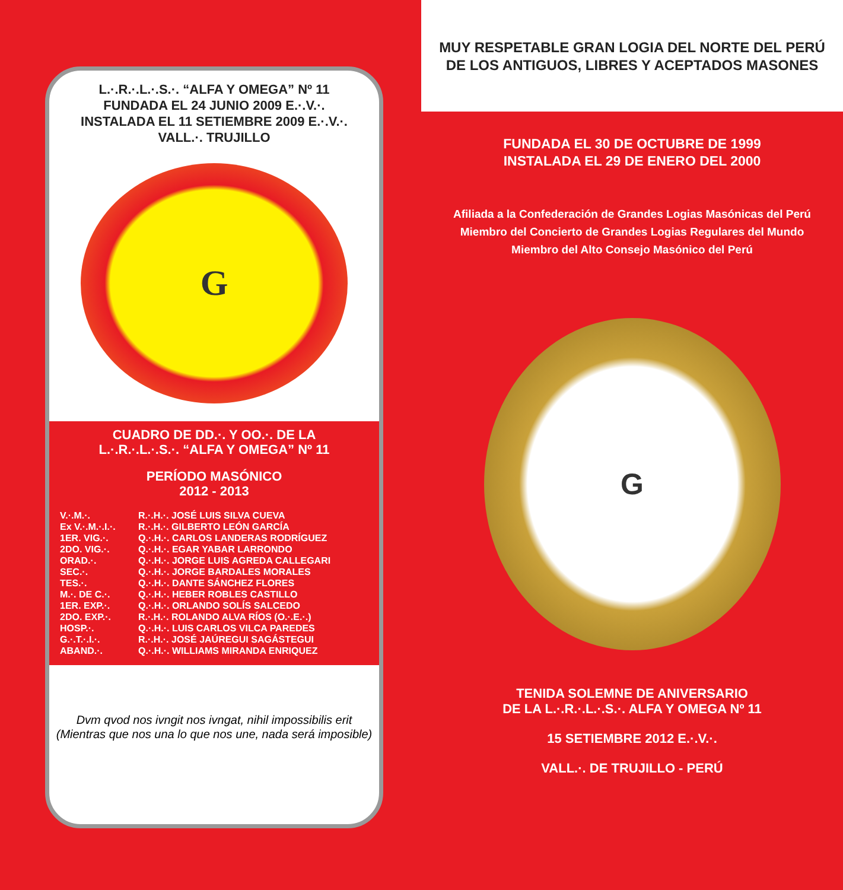L.·.R.·.L.·.S.·. “ALFA Y OMEGA” Nº 11
FUNDADA EL 24 JUNIO 2009 E.·.V.·.
INSTALADA EL 11 SETIEMBRE 2009 E.·.V.·.
VALL.·. TRUJILLO
G
CUADRO DE DD.·. Y OO.·. DE LA
L.·.R.·.L.·.S.·. “ALFA Y OMEGA” Nº 11
PERÍODO MASÓNICO
2012 - 2013
| V.·.M.·. | R.·.H.·. JOSÉ LUIS SILVA CUEVA |
| Ex V.·.M.·.I.·. | R.·.H.·. GILBERTO LEÓN GARCÍA |
| 1ER. VIG.·. | Q.·.H.·. CARLOS LANDERAS RODRÍGUEZ |
| 2DO. VIG.·. | Q.·.H.·. EGAR YABAR LARRONDO |
| ORAD.·. | Q.·.H.·. JORGE LUIS AGREDA CALLEGARI |
| SEC.·. | Q.·.H.·. JORGE BARDALES MORALES |
| TES.·. | Q.·.H.·. DANTE SÁNCHEZ FLORES |
| M.·. DE C.·. | Q.·.H.·. HEBER ROBLES CASTILLO |
| 1ER. EXP.·. | Q.·.H.·. ORLANDO SOLÍS SALCEDO |
| 2DO. EXP.·. | R.·.H.·. ROLANDO ALVA RÍOS (O.·.E.·.) |
| HOSP.·. | Q.·.H.·. LUIS CARLOS VILCA PAREDES |
| G.·.T.·.I.·. | R.·.H.·. JOSÉ JAÚREGUI SAGÁSTEGUI |
| ABAND.·. | Q.·.H.·. WILLIAMS MIRANDA ENRIQUEZ |
Dvm qvod nos ivngit nos ivngat, nihil impossibilis erit
(Mientras que nos una lo que nos une, nada será imposible)
MUY RESPETABLE GRAN LOGIA DEL NORTE DEL PERÚ
DE LOS ANTIGUOS, LIBRES Y ACEPTADOS MASONES
FUNDADA EL 30 DE OCTUBRE DE 1999
INSTALADA EL 29 DE ENERO DEL 2000
Afiliada a la Confederación de Grandes Logias Masónicas del Perú
Miembro del Concierto de Grandes Logias Regulares del Mundo
Miembro del Alto Consejo Masónico del Perú
G
TENIDA SOLEMNE DE ANIVERSARIO
DE LA L.·.R.·.L.·.S.·. ALFA Y OMEGA Nº 11
15 SETIEMBRE 2012 E.·.V.·.
VALL.·. DE TRUJILLO - PERÚ